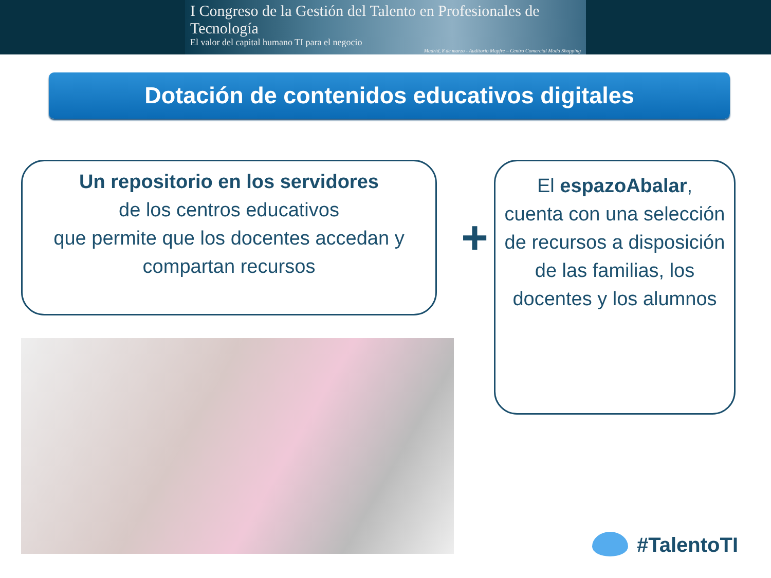I Congreso de la Gestión del Talento en Profesionales de Tecnología
El valor del capital humano TI para el negocio
Madrid, 8 de marzo - Auditorio Mapfre – Centro Comercial Moda Shopping
Dotación de contenidos educativos digitales
Un repositorio en los servidores
de los centros educativos
que permite que los docentes accedan y compartan recursos
+
El espazoAbalar,
cuenta con una selección de recursos a disposición de las familias, los docentes y los alumnos
#TalentoTI